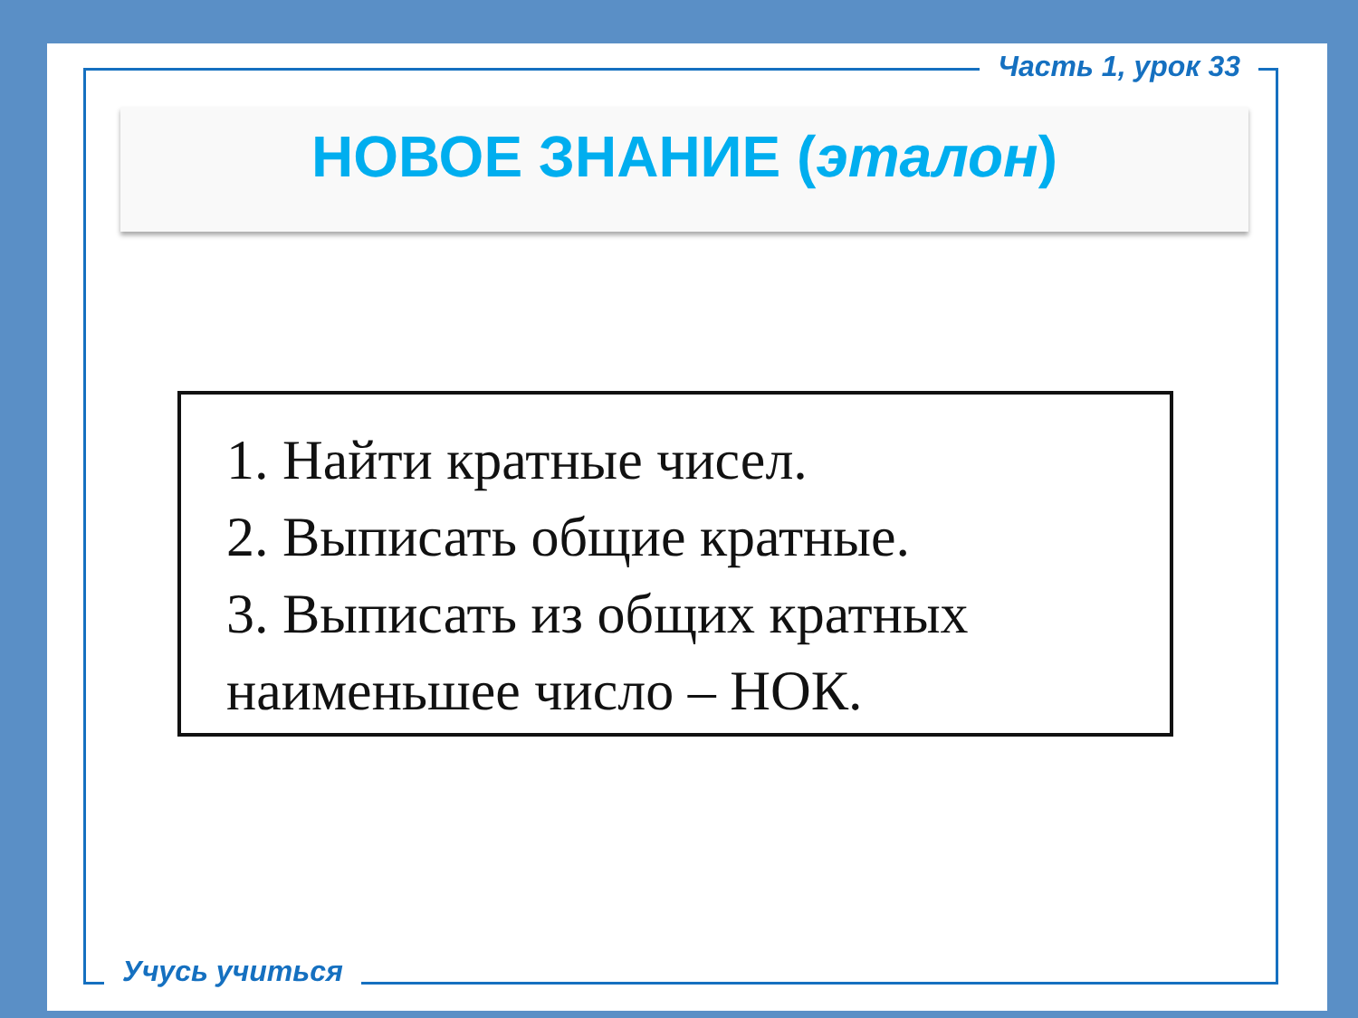Часть 1, урок 33
НОВОЕ ЗНАНИЕ (эталон)
1. Найти кратные чисел.
2. Выписать общие кратные.
3. Выписать из общих кратных наименьшее число – НОК.
Учусь учиться